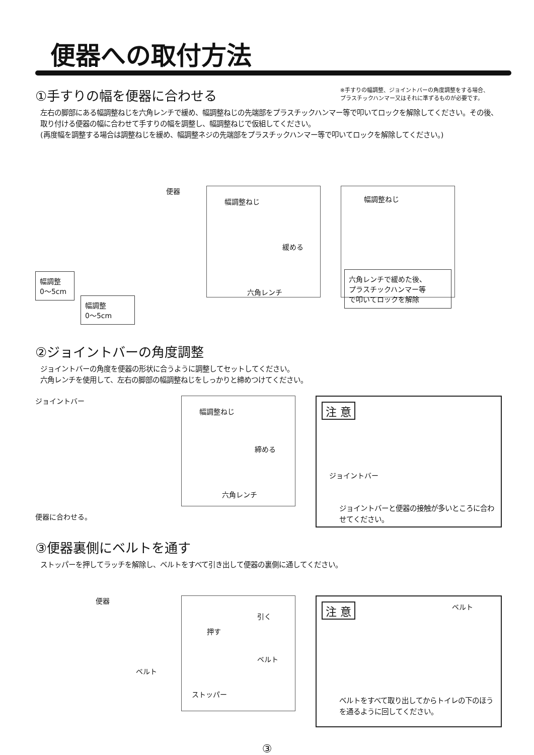便器への取付方法
※手すりの幅調整、ジョイントバーの角度調整をする場合、
プラスチックハンマー又はそれに準ずるものが必要です。
①手すりの幅を便器に合わせる
左右の脚部にある幅調整ねじを六角レンチで緩め、幅調整ねじの先端部をプラスチックハンマー等で叩いてロックを解除してください。その後、取り付ける便器の幅に合わせて手すりの幅を調整し、幅調整ねじで仮組してください。
(再度幅を調整する場合は調整ねじを緩め、幅調整ネジの先端部をプラスチックハンマー等で叩いてロックを解除してください。)
便器
幅調整
0～5cm
幅調整
0～5cm
幅調整ねじ
緩める
六角レンチ
幅調整ねじ
六角レンチで緩めた後、
プラスチックハンマー等
で叩いてロックを解除
②ジョイントバーの角度調整
ジョイントバーの角度を便器の形状に合うように調整してセットしてください。
六角レンチを使用して、左右の脚部の幅調整ねじをしっかりと締めつけてください。
ジョイントバー
便器に合わせる。
幅調整ねじ
締める
六角レンチ
注 意
ジョイントバー
ジョイントバーと便器の接触が多いところに合わせてください。
③便器裏側にベルトを通す
ストッパーを押してラッチを解除し、ベルトをすべて引き出して便器の裏側に通してください。
便器
ベルト
引く
押す
ベルト
ストッパー
注 意 ベルト
ベルトをすべて取り出してからトイレの下のほうを通るように回してください。
③